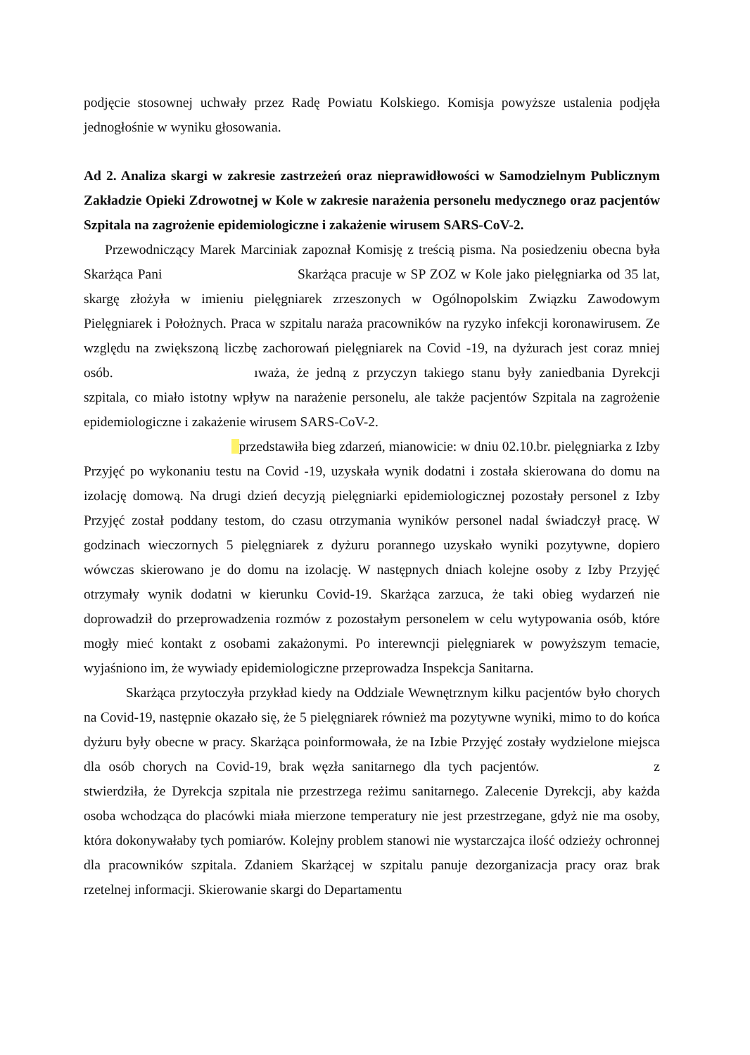podjęcie stosownej uchwały przez Radę Powiatu Kolskiego. Komisja powyższe ustalenia podjęła jednogłośnie w wyniku głosowania.
Ad 2. Analiza skargi w zakresie zastrzeżeń oraz nieprawidłowości w Samodzielnym Publicznym Zakładzie Opieki Zdrowotnej w Kole w zakresie narażenia personelu medycznego oraz pacjentów Szpitala na zagrożenie epidemiologiczne i zakażenie wirusem SARS-CoV-2.
Przewodniczący Marek Marciniak zapoznał Komisję z treścią pisma. Na posiedzeniu obecna była Skarżąca Pani Skarżąca pracuje w SP ZOZ w Kole jako pielęgniarka od 35 lat, skargę złożyła w imieniu pielęgniarek zrzeszonych w Ogólnopolskim Związku Zawodowym Pielęgniarek i Położnych. Praca w szpitalu naraża pracowników na ryzyko infekcji koronawirusem. Ze względu na zwiększoną liczbę zachorowań pielęgniarek na Covid -19, na dyżurach jest coraz mniej osób. ıważa, że jedną z przyczyn takiego stanu były zaniedbania Dyrekcji szpitala, co miało istotny wpływ na narażenie personelu, ale także pacjentów Szpitala na zagrożenie epidemiologiczne i zakażenie wirusem SARS-CoV-2.
przedstawiła bieg zdarzeń, mianowicie: w dniu 02.10.br. pielęgniarka z Izby Przyjęć po wykonaniu testu na Covid -19, uzyskała wynik dodatni i została skierowana do domu na izolację domową. Na drugi dzień decyzją pielęgniarki epidemiologicznej pozostały personel z Izby Przyjęć został poddany testom, do czasu otrzymania wyników personel nadal świadczył pracę. W godzinach wieczornych 5 pielęgniarek z dyżuru porannego uzyskało wyniki pozytywne, dopiero wówczas skierowano je do domu na izolację. W następnych dniach kolejne osoby z Izby Przyjęć otrzymały wynik dodatni w kierunku Covid-19. Skarżąca zarzuca, że taki obieg wydarzeń nie doprowadził do przeprowadzenia rozmów z pozostałym personelem w celu wytypowania osób, które mogły mieć kontakt z osobami zakażonymi. Po interewncji pielęgniarek w powyższym temacie, wyjaśniono im, że wywiady epidemiologiczne przeprowadza Inspekcja Sanitarna.
Skarżąca przytoczyła przykład kiedy na Oddziale Wewnętrznym kilku pacjentów było chorych na Covid-19, następnie okazało się, że 5 pielęgniarek również ma pozytywne wyniki, mimo to do końca dyżuru były obecne w pracy. Skarżąca poinformowała, że na Izbie Przyjęć zostały wydzielone miejsca dla osób chorych na Covid-19, brak węzła sanitarnego dla tych pacjentów. z stwierdziła, że Dyrekcja szpitala nie przestrzega reżimu sanitarnego. Zalecenie Dyrekcji, aby każda osoba wchodząca do placówki miała mierzone temperatury nie jest przestrzegane, gdyż nie ma osoby, która dokonywałaby tych pomiarów. Kolejny problem stanowi nie wystarczajca ilość odzieży ochronnej dla pracowników szpitala. Zdaniem Skarżącej w szpitalu panuje dezorganizacja pracy oraz brak rzetelnej informacji. Skierowanie skargi do Departamentu